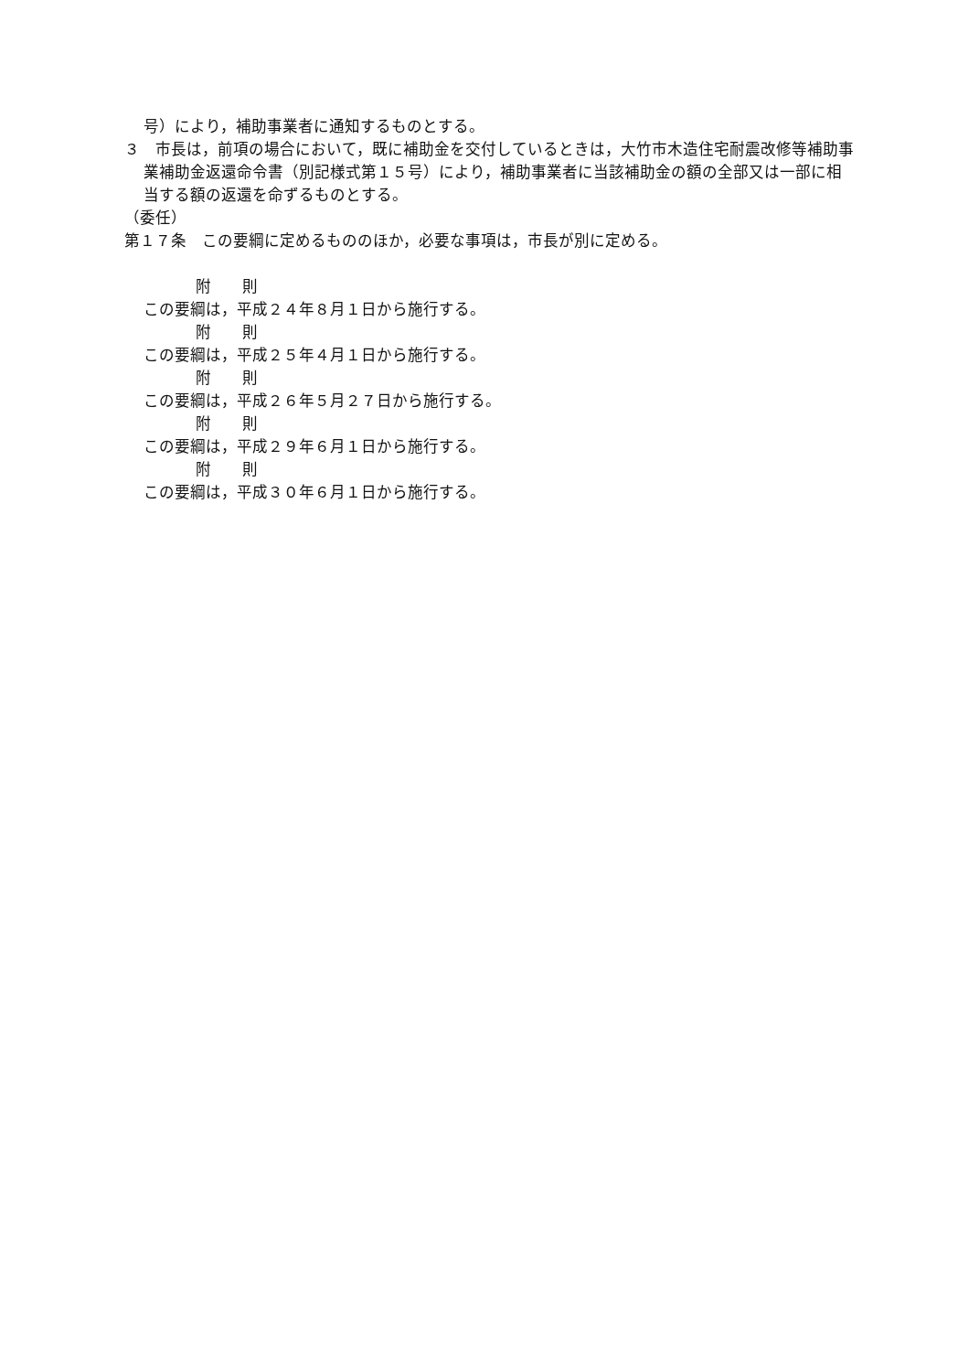号）により，補助事業者に通知するものとする。
３　市長は，前項の場合において，既に補助金を交付しているときは，大竹市木造住宅耐震改修等補助事業補助金返還命令書（別記様式第１５号）により，補助事業者に当該補助金の額の全部又は一部に相当する額の返還を命ずるものとする。
（委任）
第１７条　この要綱に定めるもののほか，必要な事項は，市長が別に定める。
附　　則
この要綱は，平成２４年８月１日から施行する。
附　　則
この要綱は，平成２５年４月１日から施行する。
附　　則
この要綱は，平成２６年５月２７日から施行する。
附　　則
この要綱は，平成２９年６月１日から施行する。
附　　則
この要綱は，平成３０年６月１日から施行する。